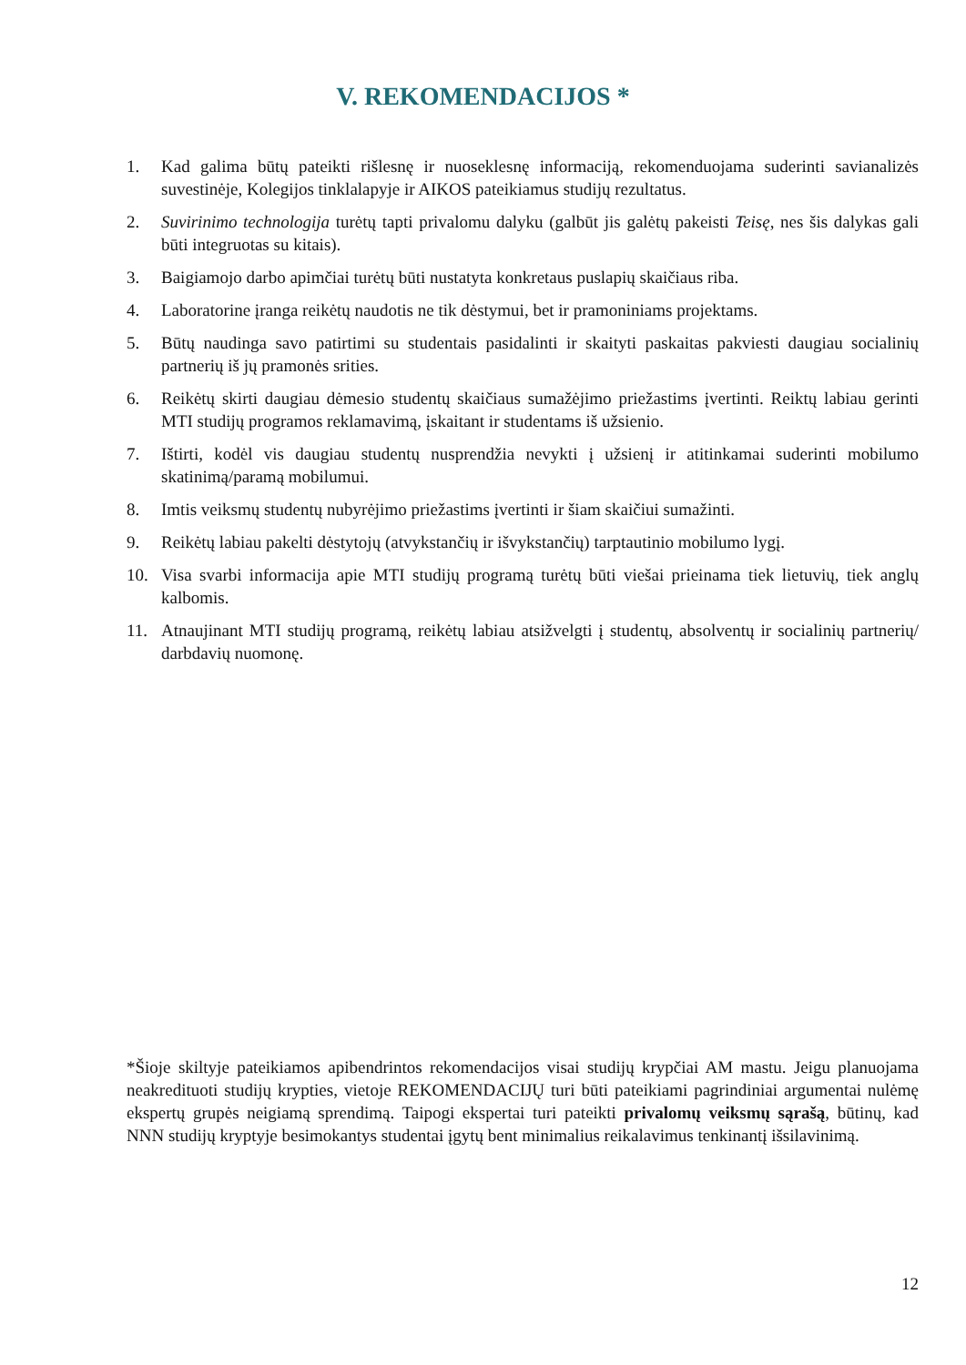V. REKOMENDACIJOS *
1. Kad galima būtų pateikti rišlesnę ir nuoseklesnę informaciją, rekomenduojama suderinti savianalizės suvestinėje, Kolegijos tinklalapyje ir AIKOS pateikiamus studijų rezultatus.
2. Suvirinimo technologija turėtų tapti privalomu dalyku (galbūt jis galėtų pakeisti Teisę, nes šis dalykas gali būti integruotas su kitais).
3. Baigiamojo darbo apimčiai turėtų būti nustatyta konkretaus puslapių skaičiaus riba.
4. Laboratorine įranga reikėtų naudotis ne tik dėstymui, bet ir pramoniniams projektams.
5. Būtų naudinga savo patirtimi su studentais pasidalinti ir skaityti paskaitas pakviesti daugiau socialinių partnerių iš jų pramonės srities.
6. Reikėtų skirti daugiau dėmesio studentų skaičiaus sumažėjimo priežastims įvertinti. Reiktų labiau gerinti MTI studijų programos reklamavimą, įskaitant ir studentams iš užsienio.
7. Ištirti, kodėl vis daugiau studentų nusprendžia nevykti į užsienį ir atitinkamai suderinti mobilumo skatinimą/paramą mobilumui.
8. Imtis veiksmų studentų nubyrėjimo priežastims įvertinti ir šiam skaičiui sumažinti.
9. Reikėtų labiau pakelti dėstytojų (atvykstančių ir išvykstančių) tarptautinio mobilumo lygį.
10. Visa svarbi informacija apie MTI studijų programą turėtų būti viešai prieinama tiek lietuvių, tiek anglų kalbomis.
11. Atnaujinant MTI studijų programą, reikėtų labiau atsižvelgti į studentų, absolventų ir socialinių partnerių/ darbdavių nuomonę.
*Šioje skiltyje pateikiamos apibendrintos rekomendacijos visai studijų krypčiai AM mastu. Jeigu planuojama neakredituoti studijų krypties, vietoje REKOMENDACIJŲ turi būti pateikiami pagrindiniai argumentai nulėmę ekspertų grupės neigiamą sprendimą. Taipogi ekspertai turi pateikti privalomų veiksmų sąrašą, būtinų, kad NNN studijų kryptyje besimokantys studentai įgytų bent minimalius reikalavimus tenkinantį išsilavinimą.
12